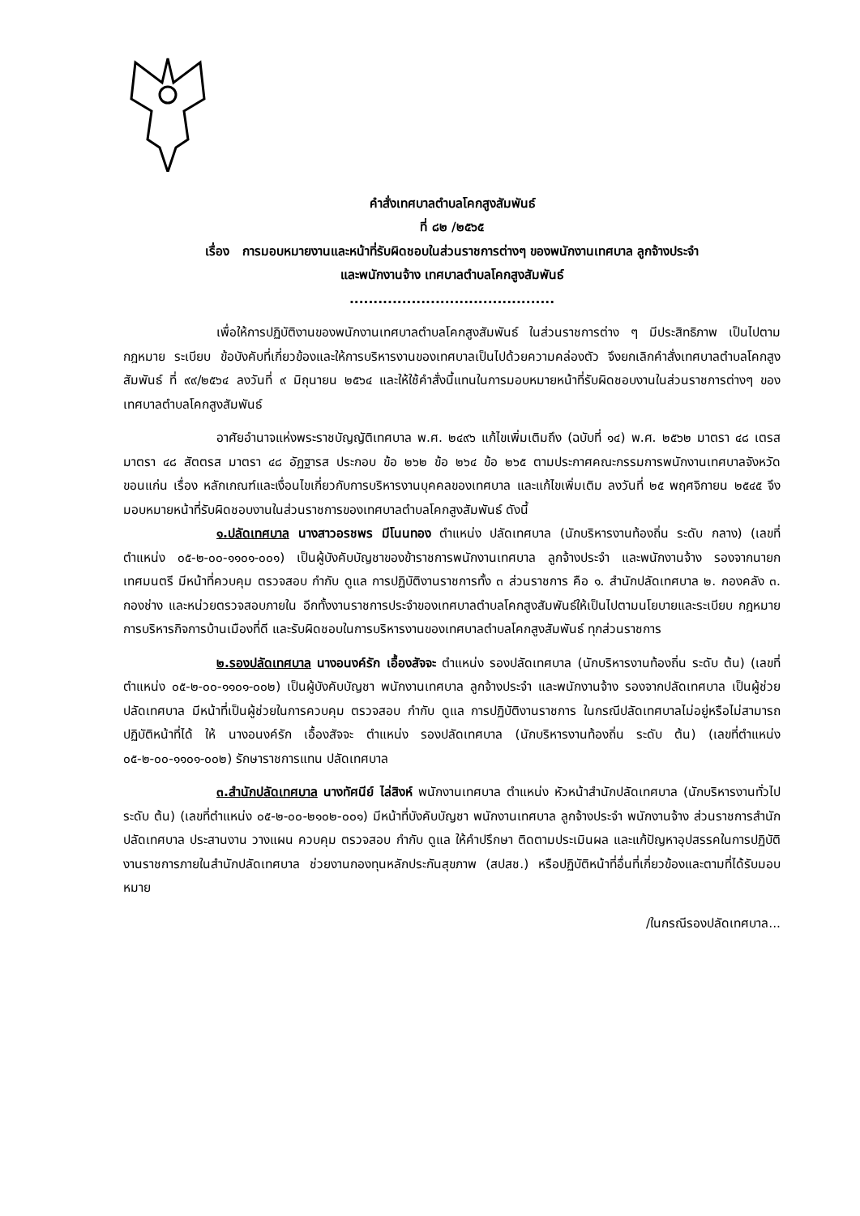คำสั่งเทศบาลตำบลโคกสูงสัมพันธ์
ที่ ๘๒ /๒๕๖๕
เรื่อง การมอบหมายงานและหน้าที่รับผิดชอบในส่วนราชการต่างๆ ของพนักงานเทศบาล ลูกจ้างประจำ
และพนักงานจ้าง เทศบาลตำบลโคกสูงสัมพันธ์
...........................................
เพื่อให้การปฏิบัติงานของพนักงานเทศบาลตำบลโคกสูงสัมพันธ์ ในส่วนราชการต่าง ๆ มีประสิทธิภาพ เป็นไปตามกฎหมาย ระเบียบ ข้อบังคับที่เกี่ยวข้องและให้การบริหารงานของเทศบาลเป็นไปด้วยความคล่องตัว จึงยกเลิกคำสั่งเทศบาลตำบลโคกสูงสัมพันธ์ ที่ ๙๙/๒๕๖๔ ลงวันที่ ๙ มิถุนายน ๒๕๖๔ และให้ใช้คำสั่งนี้แทนในการมอบหมายหน้าที่รับผิดชอบงานในส่วนราชการต่างๆ ของเทศบาลตำบลโคกสูงสัมพันธ์
อาศัยอำนาจแห่งพระราชบัญญัติเทศบาล พ.ศ. ๒๔๙๖ แก้ไขเพิ่มเติมถึง (ฉบับที่ ๑๔) พ.ศ. ๒๕๖๒ มาตรา ๔๘ เตรส มาตรา ๔๘ สัตตรส มาตรา ๔๘ อัฏฐารส ประกอบ ข้อ ๒๖๒ ข้อ ๒๖๔ ข้อ ๒๖๕ ตามประกาศคณะกรรมการพนักงานเทศบาลจังหวัดขอนแก่น เรื่อง หลักเกณฑ์และเงื่อนไขเกี่ยวกับการบริหารงานบุคคลของเทศบาล และแก้ไขเพิ่มเติม ลงวันที่ ๒๕ พฤศจิกายน ๒๕๔๕ จึงมอบหมายหน้าที่รับผิดชอบงานในส่วนราชการของเทศบาลตำบลโคกสูงสัมพันธ์ ดังนี้
๑.ปลัดเทศบาล นางสาวอรชพร มีโนนทอง ตำแหน่ง ปลัดเทศบาล (นักบริหารงานท้องถิ่น ระดับ กลาง) (เลขที่ตำแหน่ง ๐๕-๒-๐๐-๑๑๐๑-๐๐๑) เป็นผู้บังคับบัญชาของข้าราชการพนักงานเทศบาล ลูกจ้างประจำ และพนักงานจ้าง รองจากนายกเทศมนตรี มีหน้าที่ควบคุม ตรวจสอบ กำกับ ดูแล การปฏิบัติงานราชการทั้ง ๓ ส่วนราชการ คือ ๑. สำนักปลัดเทศบาล ๒. กองคลัง ๓. กองช่าง และหน่วยตรวจสอบภายใน อีกทั้งงานราชการประจำของเทศบาลตำบลโคกสูงสัมพันธ์ให้เป็นไปตามนโยบายและระเบียบ กฎหมายการบริหารกิจการบ้านเมืองที่ดี และรับผิดชอบในการบริหารงานของเทศบาลตำบลโคกสูงสัมพันธ์ ทุกส่วนราชการ
๒.รองปลัดเทศบาล นางอนงค์รัก เอื้องสัจจะ ตำแหน่ง รองปลัดเทศบาล (นักบริหารงานท้องถิ่น ระดับ ต้น) (เลขที่ตำแหน่ง ๐๕-๒-๐๐-๑๑๐๑-๐๐๒) เป็นผู้บังคับบัญชา พนักงานเทศบาล ลูกจ้างประจำ และพนักงานจ้าง รองจากปลัดเทศบาล เป็นผู้ช่วยปลัดเทศบาล มีหน้าที่เป็นผู้ช่วยในการควบคุม ตรวจสอบ กำกับ ดูแล การปฏิบัติงานราชการ ในกรณีปลัดเทศบาลไม่อยู่หรือไม่สามารถปฏิบัติหน้าที่ได้ ให้ นางอนงค์รัก เอื้องสัจจะ ตำแหน่ง รองปลัดเทศบาล (นักบริหารงานท้องถิ่น ระดับ ต้น) (เลขที่ตำแหน่ง ๐๕-๒-๐๐-๑๑๐๑-๐๐๒) รักษาราชการแทน ปลัดเทศบาล
๓.สำนักปลัดเทศบาล นางทัศนีย์ ไล่สิงห์ พนักงานเทศบาล ตำแหน่ง หัวหน้าสำนักปลัดเทศบาล (นักบริหารงานทั่วไป ระดับ ต้น) (เลขที่ตำแหน่ง ๐๕-๒-๐๐-๒๑๐๒-๐๐๑) มีหน้าที่บังคับบัญชา พนักงานเทศบาล ลูกจ้างประจำ พนักงานจ้าง ส่วนราชการสำนักปลัดเทศบาล ประสานงาน วางแผน ควบคุม ตรวจสอบ กำกับ ดูแล ให้คำปรึกษา ติดตามประเมินผล และแก้ปัญหาอุปสรรคในการปฏิบัติงานราชการภายในสำนักปลัดเทศบาล ช่วยงานกองทุนหลักประกันสุขภาพ (สปสช.) หรือปฏิบัติหน้าที่อื่นที่เกี่ยวข้องและตามที่ได้รับมอบหมาย
/ในกรณีรองปลัดเทศบาล...